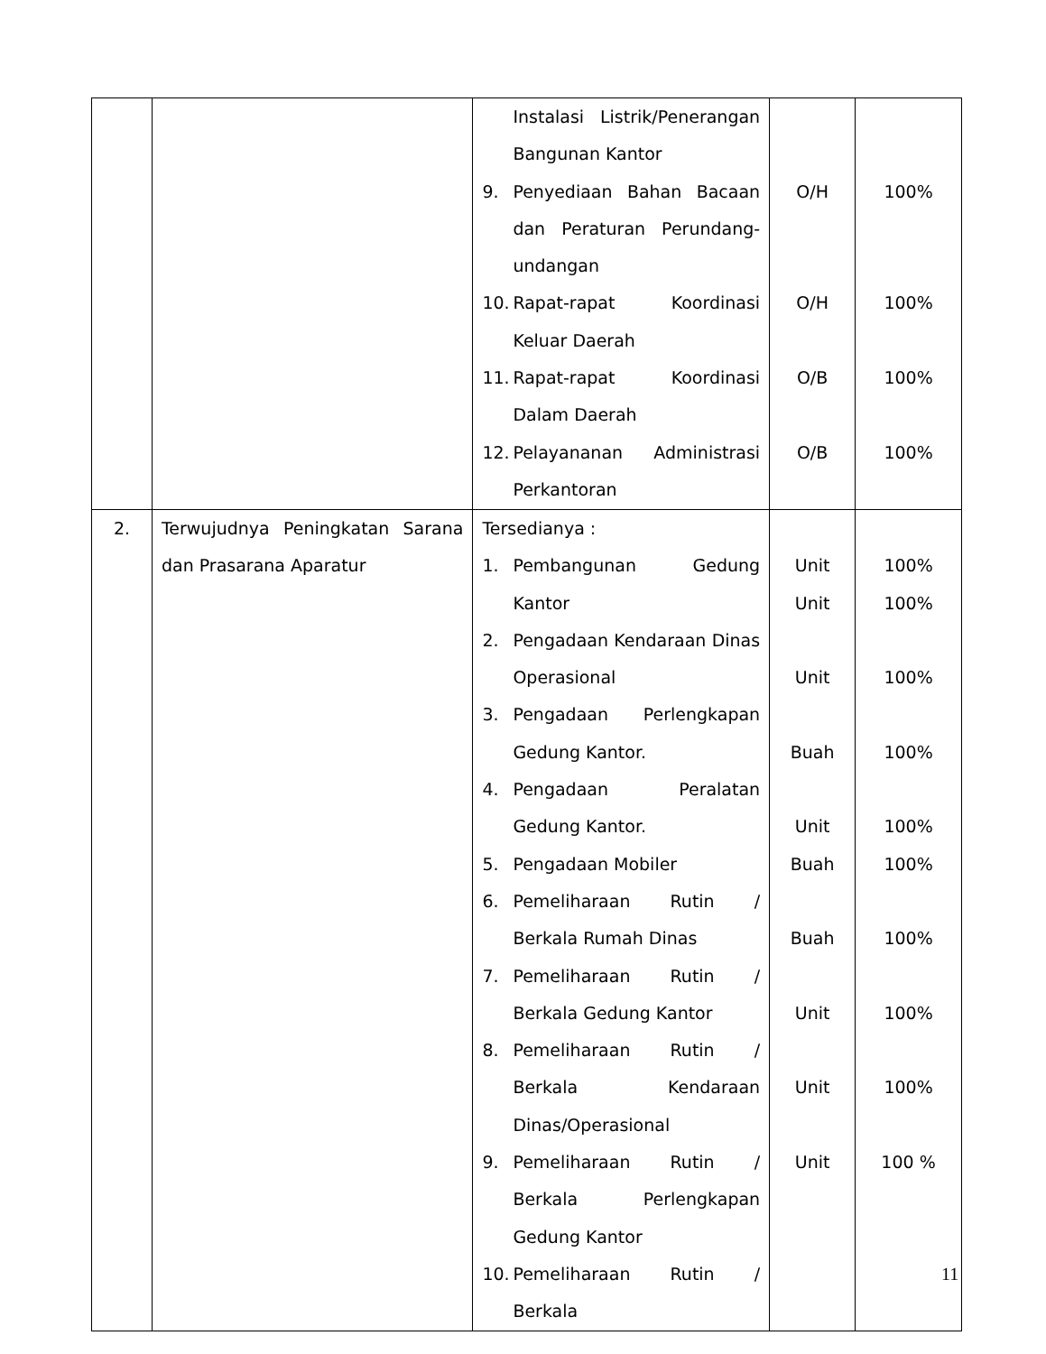| | | Instalasi Listrik/Penerangan Bangunan Kantor 9. Penyediaan Bahan Bacaan dan Peraturan Perundang-undangan 10. Rapat-rapat Koordinasi Keluar Daerah 11. Rapat-rapat Koordinasi Dalam Daerah 12. Pelayananan Administrasi Perkantoran | O/H O/H O/B O/B | 100% 100% 100% 100% |
| 2. | Terwujudnya Peningkatan Sarana dan Prasarana Aparatur | Tersedianya : 1. Pembangunan Gedung Kantor 2. Pengadaan Kendaraan Dinas Operasional 3. Pengadaan Perlengkapan Gedung Kantor. 4. Pengadaan Peralatan Gedung Kantor. 5. Pengadaan Mobiler 6. Pemeliharaan Rutin / Berkala Rumah Dinas 7. Pemeliharaan Rutin / Berkala Gedung Kantor 8. Pemeliharaan Rutin / Berkala Kendaraan Dinas/Operasional 9. Pemeliharaan Rutin / Berkala Perlengkapan Gedung Kantor 10. Pemeliharaan Rutin / Berkala | Unit Unit Unit Buah Unit Buah Buah Unit Unit Unit | 100% 100% 100% 100% 100% 100% 100% 100% 100% 100 % |
11